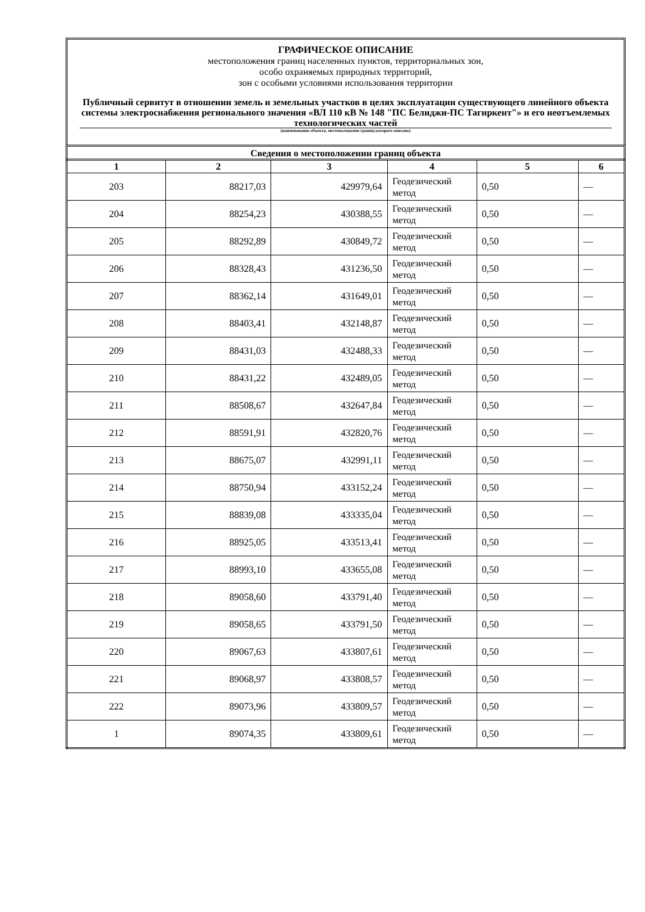ГРАФИЧЕСКОЕ ОПИСАНИЕ
местоположения границ населенных пунктов, территориальных зон,
особо охраняемых природных территорий,
зон с особыми условиями использования территории
Публичный сервитут в отношении земель и земельных участков в целях эксплуатации существующего линейного объекта системы электроснабжения регионального значения «ВЛ 110 кВ № 148 "ПС Белиджи-ПС Тагиркент"» и его неотъемлемых технологических частей
(наименование объекта, местоположение границ которого описано)
Сведения о местоположении границ объекта
| 1 | 2 | 3 | 4 | 5 | 6 |
| --- | --- | --- | --- | --- | --- |
| 203 | 88217,03 | 429979,64 | Геодезический метод | 0,50 | — |
| 204 | 88254,23 | 430388,55 | Геодезический метод | 0,50 | — |
| 205 | 88292,89 | 430849,72 | Геодезический метод | 0,50 | — |
| 206 | 88328,43 | 431236,50 | Геодезический метод | 0,50 | — |
| 207 | 88362,14 | 431649,01 | Геодезический метод | 0,50 | — |
| 208 | 88403,41 | 432148,87 | Геодезический метод | 0,50 | — |
| 209 | 88431,03 | 432488,33 | Геодезический метод | 0,50 | — |
| 210 | 88431,22 | 432489,05 | Геодезический метод | 0,50 | — |
| 211 | 88508,67 | 432647,84 | Геодезический метод | 0,50 | — |
| 212 | 88591,91 | 432820,76 | Геодезический метод | 0,50 | — |
| 213 | 88675,07 | 432991,11 | Геодезический метод | 0,50 | — |
| 214 | 88750,94 | 433152,24 | Геодезический метод | 0,50 | — |
| 215 | 88839,08 | 433335,04 | Геодезический метод | 0,50 | — |
| 216 | 88925,05 | 433513,41 | Геодезический метод | 0,50 | — |
| 217 | 88993,10 | 433655,08 | Геодезический метод | 0,50 | — |
| 218 | 89058,60 | 433791,40 | Геодезический метод | 0,50 | — |
| 219 | 89058,65 | 433791,50 | Геодезический метод | 0,50 | — |
| 220 | 89067,63 | 433807,61 | Геодезический метод | 0,50 | — |
| 221 | 89068,97 | 433808,57 | Геодезический метод | 0,50 | — |
| 222 | 89073,96 | 433809,57 | Геодезический метод | 0,50 | — |
| 1 | 89074,35 | 433809,61 | Геодезический метод | 0,50 | — |